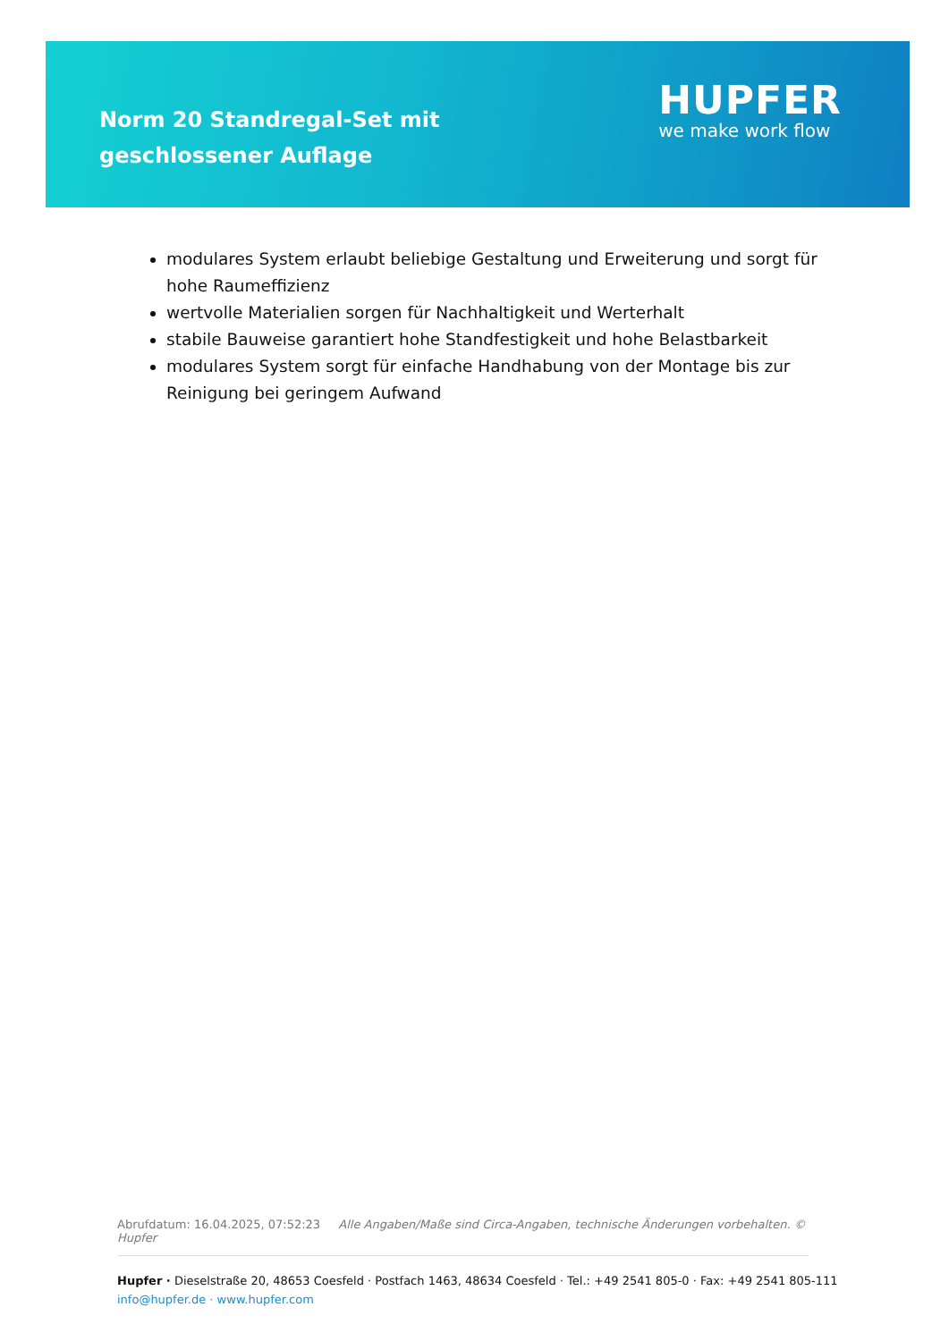Norm 20 Standregal-Set mit geschlossener Auflage
HUPFER
we make work flow
modulares System erlaubt beliebige Gestaltung und Erweiterung und sorgt für hohe Raumeffizienz
wertvolle Materialien sorgen für Nachhaltigkeit und Werterhalt
stabile Bauweise garantiert hohe Standfestigkeit und hohe Belastbarkeit
modulares System sorgt für einfache Handhabung von der Montage bis zur Reinigung bei geringem Aufwand
Abrufdatum: 16.04.2025, 07:52:23 Alle Angaben/Maße sind Circa-Angaben, technische Änderungen vorbehalten. © Hupfer
Hupfer · Dieselstraße 20, 48653 Coesfeld · Postfach 1463, 48634 Coesfeld · Tel.: +49 2541 805-0 · Fax: +49 2541 805-111
info@hupfer.de · www.hupfer.com